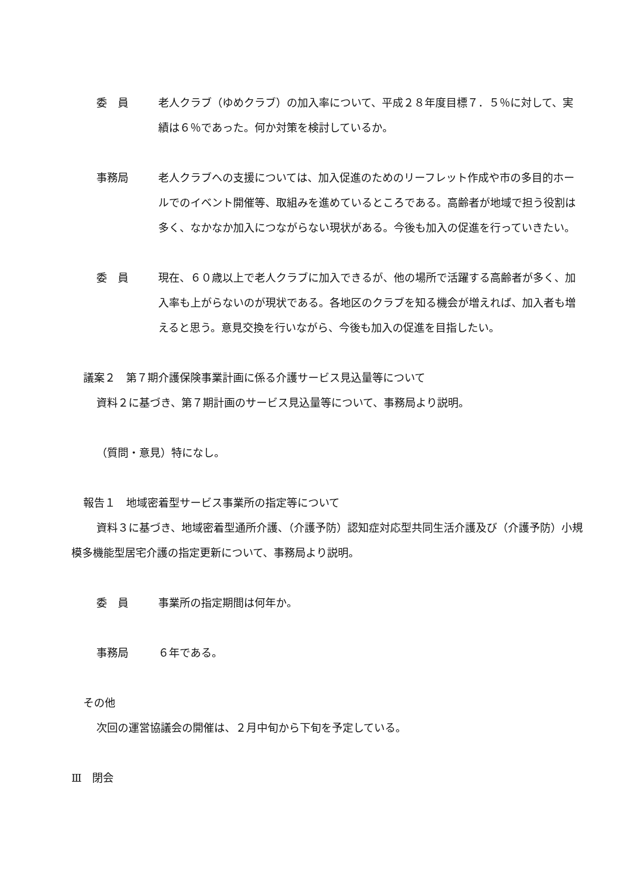委　員 老人クラブ（ゆめクラブ）の加入率について、平成２８年度目標７．５％に対して、実績は６％であった。何か対策を検討しているか。
事務局 老人クラブへの支援については、加入促進のためのリーフレット作成や市の多目的ホールでのイベント開催等、取組みを進めているところである。高齢者が地域で担う役割は多く、なかなか加入につながらない現状がある。今後も加入の促進を行っていきたい。
委　員 現在、６０歳以上で老人クラブに加入できるが、他の場所で活躍する高齢者が多く、加入率も上がらないのが現状である。各地区のクラブを知る機会が増えれば、加入者も増えると思う。意見交換を行いながら、今後も加入の促進を目指したい。
議案２　第７期介護保険事業計画に係る介護サービス見込量等について
資料２に基づき、第７期計画のサービス見込量等について、事務局より説明。
（質問・意見）特になし。
報告１　地域密着型サービス事業所の指定等について
資料３に基づき、地域密着型通所介護、（介護予防）認知症対応型共同生活介護及び（介護予防）小規模多機能型居宅介護の指定更新について、事務局より説明。
委　員 事業所の指定期間は何年か。
事務局 ６年である。
その他
次回の運営協議会の開催は、２月中旬から下旬を予定している。
Ⅲ　閉会